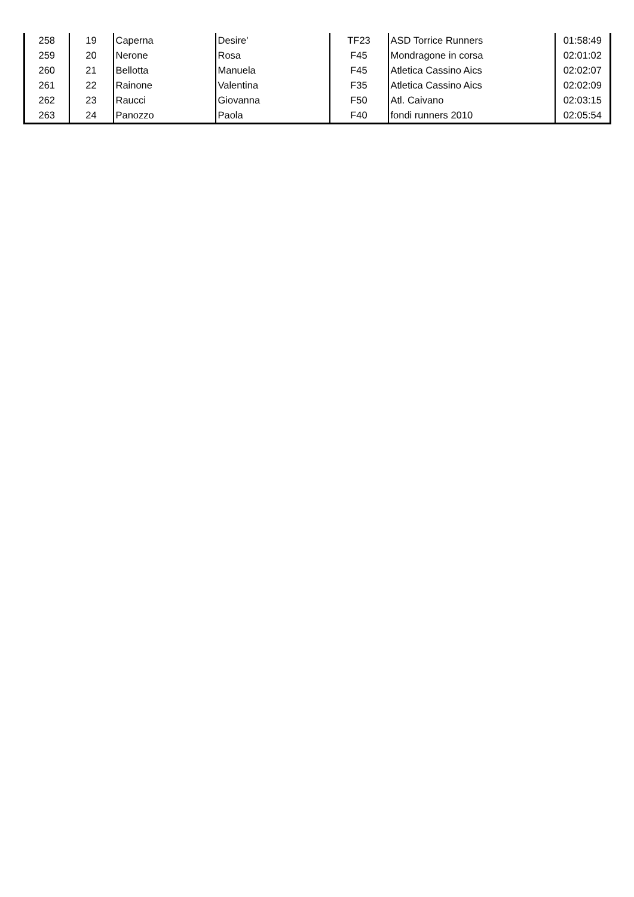| 258 | 19 | Caperna | Desire' | TF23 | ASD Torrice Runners | 01:58:49 |
| 259 | 20 | Nerone | Rosa | F45 | Mondragone in corsa | 02:01:02 |
| 260 | 21 | Bellotta | Manuela | F45 | Atletica Cassino Aics | 02:02:07 |
| 261 | 22 | Rainone | Valentina | F35 | Atletica Cassino Aics | 02:02:09 |
| 262 | 23 | Raucci | Giovanna | F50 | Atl. Caivano | 02:03:15 |
| 263 | 24 | Panozzo | Paola | F40 | fondi runners 2010 | 02:05:54 |